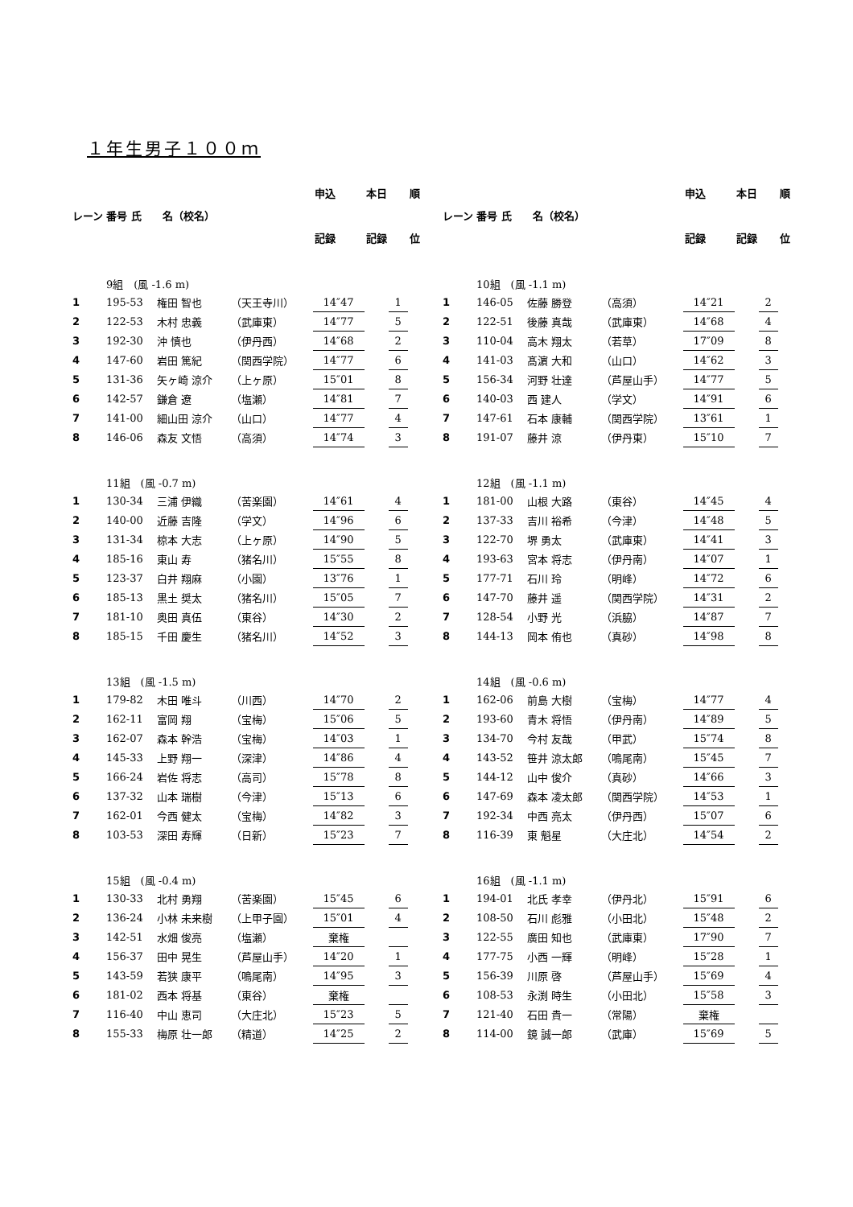１年生男子１００ｍ
| レーン | | | | 申込 | 本日 | | 順 |
| | 番号 氏 名（校名） | | | | | | |
| | | | | 記録 | 記録 | | 位 |
| | 9組 (風 -1.6 m) | | | | | | |
| 1 | 195-53 | 権田 智也 | （天王寺川） | 14″47 | | 1 | |
| 2 | 122-53 | 木村 忠義 | （武庫東） | 14″77 | | 5 | |
| 3 | 192-30 | 沖 慎也 | （伊丹西） | 14″68 | | 2 | |
| 4 | 147-60 | 岩田 篤紀 | （関西学院） | 14″77 | | 6 | |
| 5 | 131-36 | 矢ヶ崎 涼介 | （上ヶ原） | 15″01 | | 8 | |
| 6 | 142-57 | 鎌倉 遼 | （塩瀬） | 14″81 | | 7 | |
| 7 | 141-00 | 細山田 涼介 | （山口） | 14″77 | | 4 | |
| 8 | 146-06 | 森友 文悟 | （高須） | 14″74 | | 3 | |
| | 11組 (風 -0.7 m) | | | | | | |
| 1 | 130-34 | 三浦 伊織 | （苦楽園） | 14″61 | | 4 | |
| 2 | 140-00 | 近藤 吉隆 | （学文） | 14″96 | | 6 | |
| 3 | 131-34 | 椋本 大志 | （上ヶ原） | 14″90 | | 5 | |
| 4 | 185-16 | 東山 寿 | （猪名川） | 15″55 | | 8 | |
| 5 | 123-37 | 白井 翔麻 | （小園） | 13″76 | | 1 | |
| 6 | 185-13 | 黒土 奨太 | （猪名川） | 15″05 | | 7 | |
| 7 | 181-10 | 奥田 真伍 | （東谷） | 14″30 | | 2 | |
| 8 | 185-15 | 千田 慶生 | （猪名川） | 14″52 | | 3 | |
| | 13組 (風 -1.5 m) | | | | | | |
| 1 | 179-82 | 木田 唯斗 | （川西） | 14″70 | | 2 | |
| 2 | 162-11 | 富岡 翔 | （宝梅） | 15″06 | | 5 | |
| 3 | 162-07 | 森本 幹浩 | （宝梅） | 14″03 | | 1 | |
| 4 | 145-33 | 上野 翔一 | （深津） | 14″86 | | 4 | |
| 5 | 166-24 | 岩佐 将志 | （高司） | 15″78 | | 8 | |
| 6 | 137-32 | 山本 瑞樹 | （今津） | 15″13 | | 6 | |
| 7 | 162-01 | 今西 健太 | （宝梅） | 14″82 | | 3 | |
| 8 | 103-53 | 深田 寿輝 | （日新） | 15″23 | | 7 | |
| | 15組 (風 -0.4 m) | | | | | | |
| 1 | 130-33 | 北村 勇翔 | （苦楽園） | 15″45 | | 6 | |
| 2 | 136-24 | 小林 未来樹 | （上甲子園） | 15″01 | | 4 | |
| 3 | 142-51 | 水畑 俊亮 | （塩瀬） | 棄権 | | | |
| 4 | 156-37 | 田中 晃生 | （芦屋山手） | 14″20 | | 1 | |
| 5 | 143-59 | 若狭 康平 | （鳴尾南） | 14″95 | | 3 | |
| 6 | 181-02 | 西本 将基 | （東谷） | 棄権 | | | |
| 7 | 116-40 | 中山 恵司 | （大庄北） | 15″23 | | 5 | |
| 8 | 155-33 | 梅原 壮一郎 | （精道） | 14″25 | | 2 | |
| レーン | | | | 申込 | 本日 | | 順 |
| | 番号 氏 名（校名） | | | | | | |
| | | | | 記録 | 記録 | | 位 |
| | 10組 (風 -1.1 m) | | | | | | |
| 1 | 146-05 | 佐藤 勝登 | （高須） | 14″21 | | 2 | |
| 2 | 122-51 | 後藤 真哉 | （武庫東） | 14″68 | | 4 | |
| 3 | 110-04 | 高木 翔太 | （若草） | 17″09 | | 8 | |
| 4 | 141-03 | 髙濵 大和 | （山口） | 14″62 | | 3 | |
| 5 | 156-34 | 河野 壮達 | （芦屋山手） | 14″77 | | 5 | |
| 6 | 140-03 | 西 建人 | （学文） | 14″91 | | 6 | |
| 7 | 147-61 | 石本 康輔 | （関西学院） | 13″61 | | 1 | |
| 8 | 191-07 | 藤井 涼 | （伊丹東） | 15″10 | | 7 | |
| | 12組 (風 -1.1 m) | | | | | | |
| 1 | 181-00 | 山根 大路 | （東谷） | 14″45 | | 4 | |
| 2 | 137-33 | 吉川 裕希 | （今津） | 14″48 | | 5 | |
| 3 | 122-70 | 堺 勇太 | （武庫東） | 14″41 | | 3 | |
| 4 | 193-63 | 宮本 将志 | （伊丹南） | 14″07 | | 1 | |
| 5 | 177-71 | 石川 玲 | （明峰） | 14″72 | | 6 | |
| 6 | 147-70 | 藤井 遥 | （関西学院） | 14″31 | | 2 | |
| 7 | 128-54 | 小野 光 | （浜脇） | 14″87 | | 7 | |
| 8 | 144-13 | 岡本 侑也 | （真砂） | 14″98 | | 8 | |
| | 14組 (風 -0.6 m) | | | | | | |
| 1 | 162-06 | 前島 大樹 | （宝梅） | 14″77 | | 4 | |
| 2 | 193-60 | 青木 将悟 | （伊丹南） | 14″89 | | 5 | |
| 3 | 134-70 | 今村 友哉 | （甲武） | 15″74 | | 8 | |
| 4 | 143-52 | 笹井 涼太郎 | （鳴尾南） | 15″45 | | 7 | |
| 5 | 144-12 | 山中 俊介 | （真砂） | 14″66 | | 3 | |
| 6 | 147-69 | 森本 凌太郎 | （関西学院） | 14″53 | | 1 | |
| 7 | 192-34 | 中西 亮太 | （伊丹西） | 15″07 | | 6 | |
| 8 | 116-39 | 東 魁星 | （大庄北） | 14″54 | | 2 | |
| | 16組 (風 -1.1 m) | | | | | | |
| 1 | 194-01 | 北氏 孝幸 | （伊丹北） | 15″91 | | 6 | |
| 2 | 108-50 | 石川 彪雅 | （小田北） | 15″48 | | 2 | |
| 3 | 122-55 | 廣田 知也 | （武庫東） | 17″90 | | 7 | |
| 4 | 177-75 | 小西 一輝 | （明峰） | 15″28 | | 1 | |
| 5 | 156-39 | 川原 啓 | （芦屋山手） | 15″69 | | 4 | |
| 6 | 108-53 | 永渕 時生 | （小田北） | 15″58 | | 3 | |
| 7 | 121-40 | 石田 貴一 | （常陽） | 棄権 | | | |
| 8 | 114-00 | 鏡 誠一郎 | （武庫） | 15″69 | | 5 | |